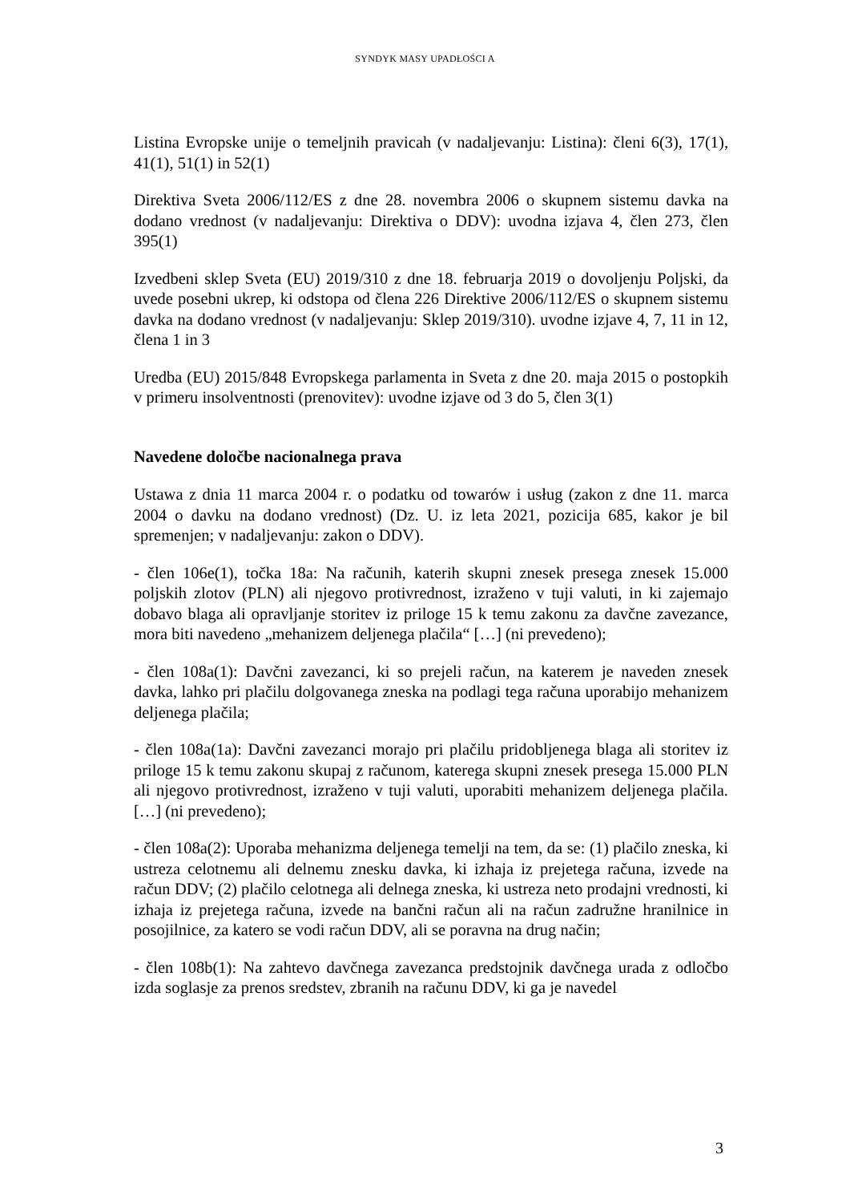SYNDYK MASY UPADŁOŚCI A
Listina Evropske unije o temeljnih pravicah (v nadaljevanju: Listina): členi 6(3), 17(1), 41(1), 51(1) in 52(1)
Direktiva Sveta 2006/112/ES z dne 28. novembra 2006 o skupnem sistemu davka na dodano vrednost (v nadaljevanju: Direktiva o DDV): uvodna izjava 4, člen 273, člen 395(1)
Izvedbeni sklep Sveta (EU) 2019/310 z dne 18. februarja 2019 o dovoljenju Poljski, da uvede posebni ukrep, ki odstopa od člena 226 Direktive 2006/112/ES o skupnem sistemu davka na dodano vrednost (v nadaljevanju: Sklep 2019/310). uvodne izjave 4, 7, 11 in 12, člena 1 in 3
Uredba (EU) 2015/848 Evropskega parlamenta in Sveta z dne 20. maja 2015 o postopkih v primeru insolventnosti (prenovitev): uvodne izjave od 3 do 5, člen 3(1)
Navedene določbe nacionalnega prava
Ustawa z dnia 11 marca 2004 r. o podatku od towarów i usług (zakon z dne 11. marca 2004 o davku na dodano vrednost) (Dz. U. iz leta 2021, pozicija 685, kakor je bil spremenjen; v nadaljevanju: zakon o DDV).
- člen 106e(1), točka 18a: Na računih, katerih skupni znesek presega znesek 15.000 poljskih zlotov (PLN) ali njegovo protivrednost, izraženo v tuji valuti, in ki zajemajo dobavo blaga ali opravljanje storitev iz priloge 15 k temu zakonu za davčne zavezance, mora biti navedeno „mehanizem deljenega plačila“ […] (ni prevedeno);
- člen 108a(1): Davčni zavezanci, ki so prejeli račun, na katerem je naveden znesek davka, lahko pri plačilu dolgovanega zneska na podlagi tega računa uporabijo mehanizem deljenega plačila;
- člen 108a(1a): Davčni zavezanci morajo pri plačilu pridobljenega blaga ali storitev iz priloge 15 k temu zakonu skupaj z računom, katerega skupni znesek presega 15.000 PLN ali njegovo protivrednost, izraženo v tuji valuti, uporabiti mehanizem deljenega plačila. […] (ni prevedeno);
- člen 108a(2): Uporaba mehanizma deljenega temelji na tem, da se: (1) plačilo zneska, ki ustreza celotnemu ali delnemu znesku davka, ki izhaja iz prejetega računa, izvede na račun DDV; (2) plačilo celotnega ali delnega zneska, ki ustreza neto prodajni vrednosti, ki izhaja iz prejetega računa, izvede na bančni račun ali na račun zadružne hranilnice in posojilnice, za katero se vodi račun DDV, ali se poravna na drug način;
- člen 108b(1): Na zahtevo davčnega zavezanca predstojnik davčnega urada z odločbo izda soglasje za prenos sredstev, zbranih na računu DDV, ki ga je navedel
3